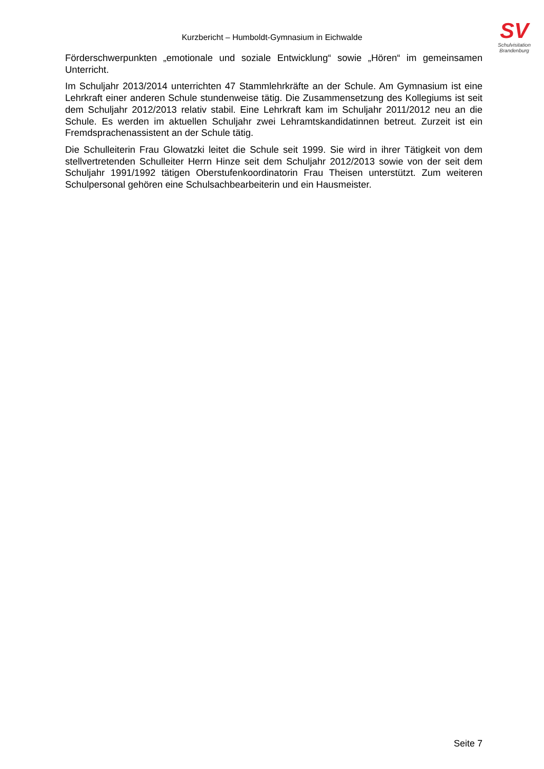Kurzbericht – Humboldt-Gymnasium in Eichwalde
SV
Schulvisitation
Brandenburg
Förderschwerpunkten „emotionale und soziale Entwicklung“ sowie „Hören“ im gemeinsamen Unterricht.
Im Schuljahr 2013/2014 unterrichten 47 Stammlehrkräfte an der Schule. Am Gymnasium ist eine Lehrkraft einer anderen Schule stundenweise tätig. Die Zusammensetzung des Kollegiums ist seit dem Schuljahr 2012/2013 relativ stabil. Eine Lehrkraft kam im Schuljahr 2011/2012 neu an die Schule. Es werden im aktuellen Schuljahr zwei Lehramtskandidatinnen betreut. Zurzeit ist ein Fremdsprachenassistent an der Schule tätig.
Die Schulleiterin Frau Glowatzki leitet die Schule seit 1999. Sie wird in ihrer Tätigkeit von dem stellvertretenden Schulleiter Herrn Hinze seit dem Schuljahr 2012/2013 sowie von der seit dem Schuljahr 1991/1992 tätigen Oberstufenkoordinatorin Frau Theisen unterstützt. Zum weiteren Schulpersonal gehören eine Schulsachbearbeiterin und ein Hausmeister.
Seite 7